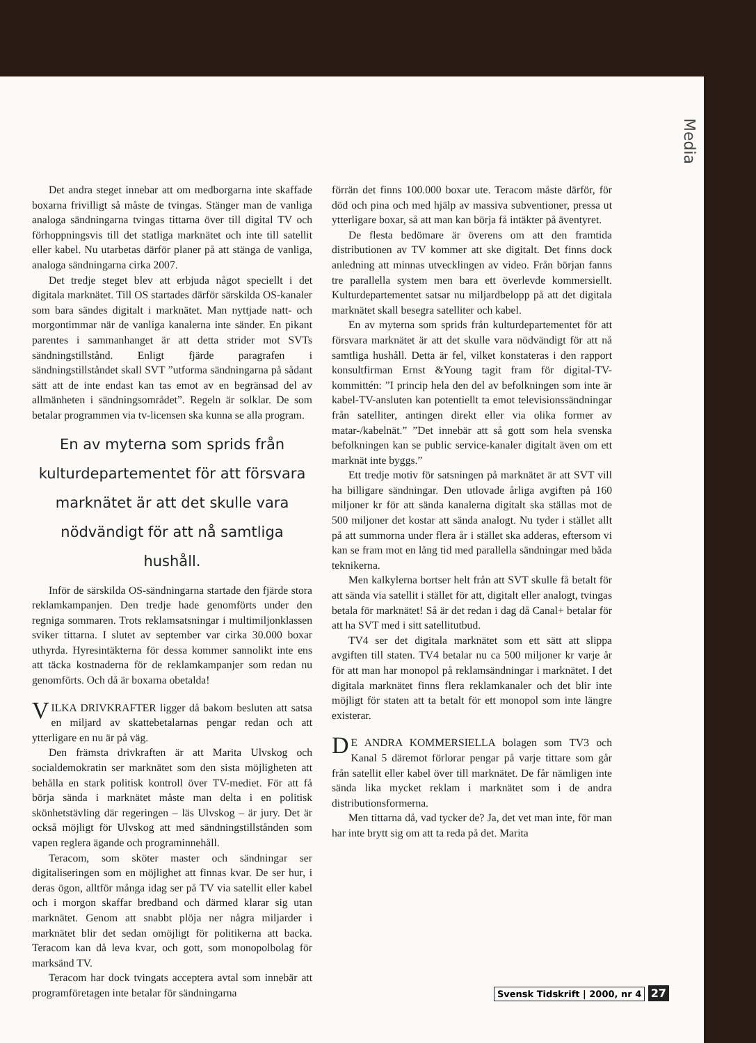Media
Det andra steget innebar att om medborgarna inte skaffade boxarna frivilligt så måste de tvingas. Stänger man de vanliga analoga sändningarna tvingas tittarna över till digital TV och förhoppningsvis till det statliga marknätet och inte till satellit eller kabel. Nu utarbetas därför planer på att stänga de vanliga, analoga sändningarna cirka 2007.
Det tredje steget blev att erbjuda något speciellt i det digitala marknätet. Till OS startades därför särskilda OS-kanaler som bara sändes digitalt i marknätet. Man nyttjade natt- och morgontimmar när de vanliga kanalerna inte sänder. En pikant parentes i sammanhanget är att detta strider mot SVTs sändningstillstånd. Enligt fjärde paragrafen i sändningstillståndet skall SVT ”utforma sändningarna på sådant sätt att de inte endast kan tas emot av en begränsad del av allmänheten i sändningsområdet”. Regeln är solklar. De som betalar programmen via tv-licensen ska kunna se alla program.
En av myterna som sprids från kulturdepartementet för att försvara marknätet är att det skulle vara nödvändigt för att nå samtliga hushåll.
Inför de särskilda OS-sändningarna startade den fjärde stora reklamkampanjen. Den tredje hade genomförts under den regniga sommaren. Trots reklamsatsningar i multimiljonklassen sviker tittarna. I slutet av september var cirka 30.000 boxar uthyrda. Hyresintäkterna för dessa kommer sannolikt inte ens att täcka kostnaderna för de reklamkampanjer som redan nu genomförts. Och då är boxarna obetalda!
VILKA DRIVKRAFTER ligger då bakom besluten att satsa en miljard av skattebetalarnas pengar redan och att ytterligare en nu är på väg.
Den främsta drivkraften är att Marita Ulvskog och socialdemokratin ser marknätet som den sista möjligheten att behålla en stark politisk kontroll över TV-mediet. För att få börja sända i marknätet måste man delta i en politisk skönhetstävling där regeringen – läs Ulvskog – är jury. Det är också möjligt för Ulvskog att med sändningstillstånden som vapen reglera ägande och programinnehåll.
Teracom, som sköter master och sändningar ser digitaliseringen som en möjlighet att finnas kvar. De ser hur, i deras ögon, alltför många idag ser på TV via satellit eller kabel och i morgon skaffar bredband och därmed klarar sig utan marknätet. Genom att snabbt plöja ner några miljarder i marknätet blir det sedan omöjligt för politikerna att backa. Teracom kan då leva kvar, och gott, som monopolbolag för marksänd TV.
Teracom har dock tvingats acceptera avtal som innebär att programföretagen inte betalar för sändningarna
förrän det finns 100.000 boxar ute. Teracom måste därför, för död och pina och med hjälp av massiva subventioner, pressa ut ytterligare boxar, så att man kan börja få intäkter på äventyret.
De flesta bedömare är överens om att den framtida distributionen av TV kommer att ske digitalt. Det finns dock anledning att minnas utvecklingen av video. Från början fanns tre parallella system men bara ett överlevde kommersiellt. Kulturdepartementet satsar nu miljardbelopp på att det digitala marknätet skall besegra satelliter och kabel.
En av myterna som sprids från kulturdepartementet för att försvara marknätet är att det skulle vara nödvändigt för att nå samtliga hushåll. Detta är fel, vilket konstateras i den rapport konsultfirman Ernst &Young tagit fram för digital-TV-kommittén: ”I princip hela den del av befolkningen som inte är kabel-TV-ansluten kan potentiellt ta emot televisionssändningar från satelliter, antingen direkt eller via olika former av matar-/kabelnät.” ”Det innebär att så gott som hela svenska befolkningen kan se public service-kanaler digitalt även om ett marknät inte byggs.”
Ett tredje motiv för satsningen på marknätet är att SVT vill ha billigare sändningar. Den utlovade årliga avgiften på 160 miljoner kr för att sända kanalerna digitalt ska ställas mot de 500 miljoner det kostar att sända analogt. Nu tyder i stället allt på att summorna under flera år i stället ska adderas, eftersom vi kan se fram mot en lång tid med parallella sändningar med båda teknikerna.
Men kalkylerna bortser helt från att SVT skulle få betalt för att sända via satellit i stället för att, digitalt eller analogt, tvingas betala för marknätet! Så är det redan i dag då Canal+ betalar för att ha SVT med i sitt satellitutbud.
TV4 ser det digitala marknätet som ett sätt att slippa avgiften till staten. TV4 betalar nu ca 500 miljoner kr varje år för att man har monopol på reklamsändningar i marknätet. I det digitala marknätet finns flera reklamkanaler och det blir inte möjligt för staten att ta betalt för ett monopol som inte längre existerar.
DE ANDRA KOMMERSIELLA bolagen som TV3 och Kanal 5 däremot förlorar pengar på varje tittare som går från satellit eller kabel över till marknätet. De får nämligen inte sända lika mycket reklam i marknätet som i de andra distributionsformerna.
Men tittarna då, vad tycker de? Ja, det vet man inte, för man har inte brytt sig om att ta reda på det. Marita
Svensk Tidskrift | 2000, nr 4 27